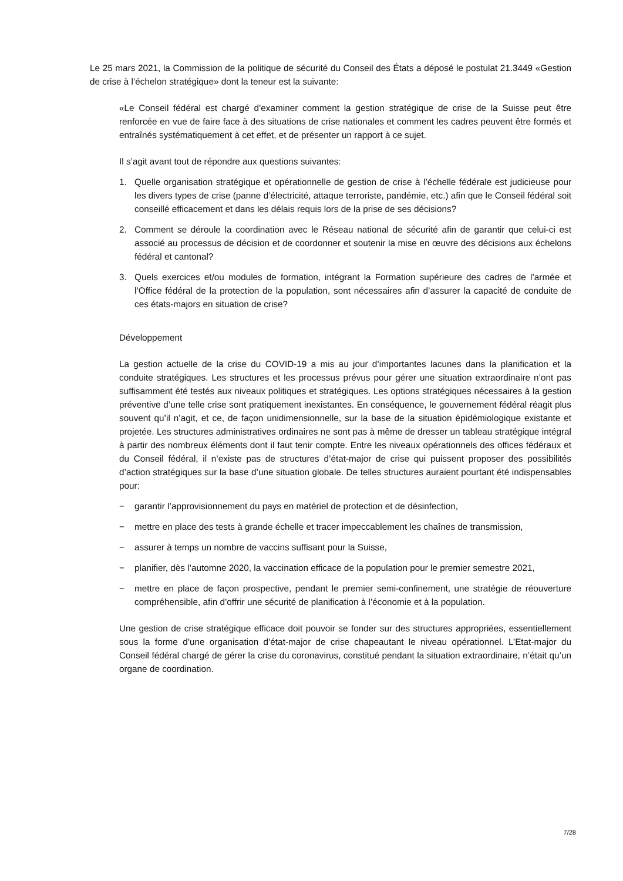Le 25 mars 2021, la Commission de la politique de sécurité du Conseil des États a déposé le postulat 21.3449 «Gestion de crise à l’échelon stratégique» dont la teneur est la suivante:
«Le Conseil fédéral est chargé d’examiner comment la gestion stratégique de crise de la Suisse peut être renforcée en vue de faire face à des situations de crise nationales et comment les cadres peuvent être formés et entraînés systématiquement à cet effet, et de présenter un rapport à ce sujet.
Il s’agit avant tout de répondre aux questions suivantes:
1. Quelle organisation stratégique et opérationnelle de gestion de crise à l’échelle fédérale est judicieuse pour les divers types de crise (panne d’électricité, attaque terroriste, pandémie, etc.) afin que le Conseil fédéral soit conseillé efficacement et dans les délais requis lors de la prise de ses décisions?
2. Comment se déroule la coordination avec le Réseau national de sécurité afin de garantir que celui-ci est associé au processus de décision et de coordonner et soutenir la mise en œuvre des décisions aux échelons fédéral et cantonal?
3. Quels exercices et/ou modules de formation, intégrant la Formation supérieure des cadres de l’armée et l’Office fédéral de la protection de la population, sont nécessaires afin d’assurer la capacité de conduite de ces états-majors en situation de crise?
Développement
La gestion actuelle de la crise du COVID-19 a mis au jour d’importantes lacunes dans la planification et la conduite stratégiques. Les structures et les processus prévus pour gérer une situation extraordinaire n’ont pas suffisamment été testés aux niveaux politiques et stratégiques. Les options stratégiques nécessaires à la gestion préventive d’une telle crise sont pratiquement inexistantes. En conséquence, le gouvernement fédéral réagit plus souvent qu’il n’agit, et ce, de façon unidimensionnelle, sur la base de la situation épidémiologique existante et projetée. Les structures administratives ordinaires ne sont pas à même de dresser un tableau stratégique intégral à partir des nombreux éléments dont il faut tenir compte. Entre les niveaux opérationnels des offices fédéraux et du Conseil fédéral, il n’existe pas de structures d’état-major de crise qui puissent proposer des possibilités d’action stratégiques sur la base d’une situation globale. De telles structures auraient pourtant été indispensables pour:
− garantir l’approvisionnement du pays en matériel de protection et de désinfection,
− mettre en place des tests à grande échelle et tracer impeccablement les chaînes de transmission,
− assurer à temps un nombre de vaccins suffisant pour la Suisse,
− planifier, dès l’automne 2020, la vaccination efficace de la population pour le premier semestre 2021,
− mettre en place de façon prospective, pendant le premier semi-confinement, une stratégie de réouverture compréhensible, afin d’offrir une sécurité de planification à l’économie et à la population.
Une gestion de crise stratégique efficace doit pouvoir se fonder sur des structures appropriées, essentiellement sous la forme d’une organisation d’état-major de crise chapeautant le niveau opérationnel. L’Etat-major du Conseil fédéral chargé de gérer la crise du coronavirus, constitué pendant la situation extraordinaire, n’était qu’un organe de coordination.
7/28